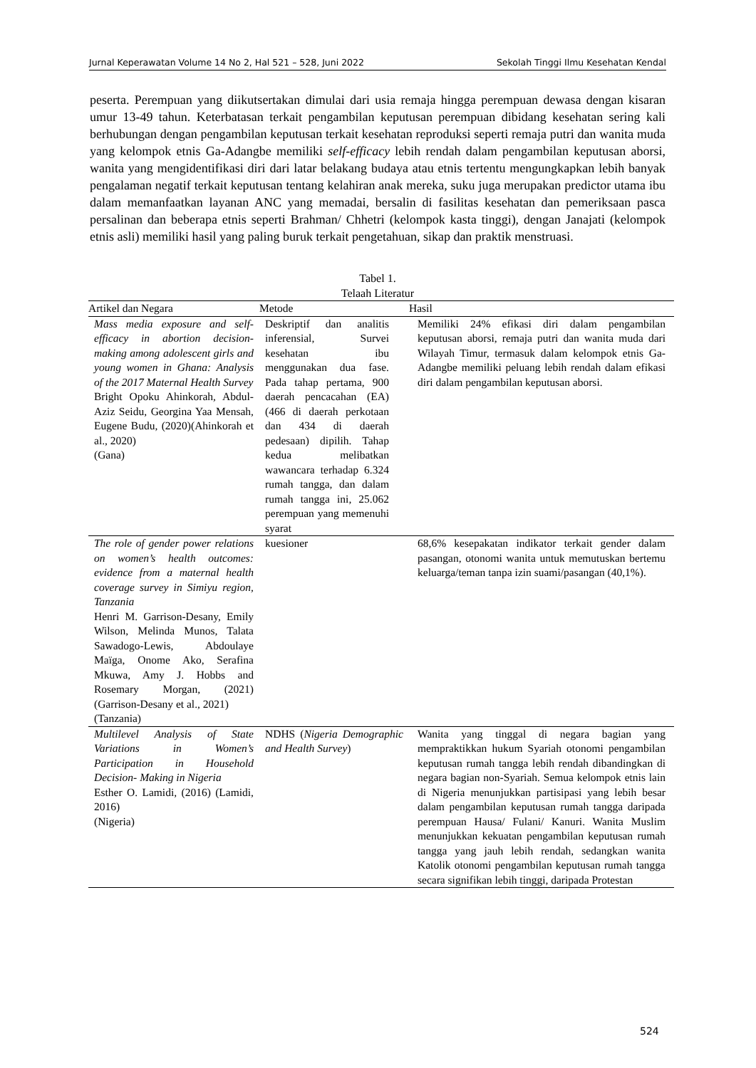Jurnal Keperawatan Volume 14 No 2, Hal 521 – 528, Juni 2022 Sekolah Tinggi Ilmu Kesehatan Kendal
peserta. Perempuan yang diikutsertakan dimulai dari usia remaja hingga perempuan dewasa dengan kisaran umur 13-49 tahun. Keterbatasan terkait pengambilan keputusan perempuan dibidang kesehatan sering kali berhubungan dengan pengambilan keputusan terkait kesehatan reproduksi seperti remaja putri dan wanita muda yang kelompok etnis Ga-Adangbe memiliki self-efficacy lebih rendah dalam pengambilan keputusan aborsi, wanita yang mengidentifikasi diri dari latar belakang budaya atau etnis tertentu mengungkapkan lebih banyak pengalaman negatif terkait keputusan tentang kelahiran anak mereka, suku juga merupakan predictor utama ibu dalam memanfaatkan layanan ANC yang memadai, bersalin di fasilitas kesehatan dan pemeriksaan pasca persalinan dan beberapa etnis seperti Brahman/ Chhetri (kelompok kasta tinggi), dengan Janajati (kelompok etnis asli) memiliki hasil yang paling buruk terkait pengetahuan, sikap dan praktik menstruasi.
Tabel 1.
Telaah Literatur
| Artikel dan Negara | Metode | Hasil |
| --- | --- | --- |
| Mass media exposure and self-efficacy in abortion decision-making among adolescent girls and young women in Ghana: Analysis of the 2017 Maternal Health Survey Bright Opoku Ahinkorah, Abdul-Aziz Seidu, Georgina Yaa Mensah, Eugene Budu, (2020)(Ahinkorah et al., 2020) (Gana) | Deskriptif dan analitis inferensial, Survei kesehatan ibu menggunakan dua fase. Pada tahap pertama, 900 daerah pencacahan (EA) (466 di daerah perkotaan dan 434 di daerah pedesaan) dipilih. Tahap kedua melibatkan wawancara terhadap 6.324 rumah tangga, dan dalam rumah tangga ini, 25.062 perempuan yang memenuhi syarat | Memiliki 24% efikasi diri dalam pengambilan keputusan aborsi, remaja putri dan wanita muda dari Wilayah Timur, termasuk dalam kelompok etnis Ga-Adangbe memiliki peluang lebih rendah dalam efikasi diri dalam pengambilan keputusan aborsi. |
| The role of gender power relations on women’s health outcomes: evidence from a maternal health coverage survey in Simiyu region, Tanzania Henri M. Garrison-Desany, Emily Wilson, Melinda Munos, Talata Sawadogo-Lewis, Abdoulaye Maïga, Onome Ako, Serafina Mkuwa, Amy J. Hobbs and Rosemary Morgan, (2021)(Garrison-Desany et al., 2021) (Tanzania) | kuesioner | 68,6% kesepakatan indikator terkait gender dalam pasangan, otonomi wanita untuk memutuskan bertemu keluarga/teman tanpa izin suami/pasangan (40,1%). |
| Multilevel Analysis of State Variations in Women’s Participation in Household Decision- Making in Nigeria Esther O. Lamidi, (2016) (Lamidi, 2016) (Nigeria) | NDHS ( Nigeria Demographic and Health Survey ) | Wanita yang tinggal di negara bagian yang mempraktikkan hukum Syariah otonomi pengambilan keputusan rumah tangga lebih rendah dibandingkan di negara bagian non-Syariah. Semua kelompok etnis lain di Nigeria menunjukkan partisipasi yang lebih besar dalam pengambilan keputusan rumah tangga daripada perempuan Hausa/ Fulani/ Kanuri. Wanita Muslim menunjukkan kekuatan pengambilan keputusan rumah tangga yang jauh lebih rendah, sedangkan wanita Katolik otonomi pengambilan keputusan rumah tangga secara signifikan lebih tinggi, daripada Protestan |
524